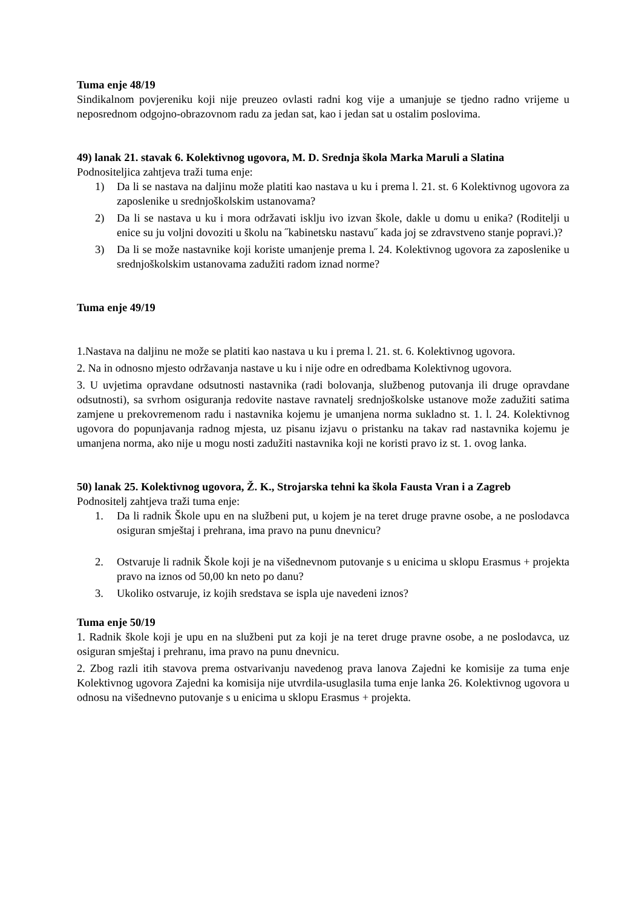Tuma enje 48/19
Sindikalnom povjereniku koji nije preuzeo ovlasti radni kog vije a umanjuje se tjedno radno vrijeme u neposrednom odgojno-obrazovnom radu za jedan sat, kao i jedan sat u ostalim poslovima.
49) lanak 21. stavak 6. Kolektivnog ugovora, M. D. Srednja škola Marka Maruli a Slatina
Podnositeljica zahtjeva traži tuma enje:
1) Da li se nastava na daljinu može platiti kao nastava u ku i prema l. 21. st. 6 Kolektivnog ugovora za zaposlenike u srednjoškolskim ustanovama?
2) Da li se nastava u ku i mora održavati isklju ivo izvan škole, dakle u domu u enika? (Roditelji u enice su ju voljni dovoziti u školu na ˝kabinetsku nastavu˝ kada joj se zdravstveno stanje popravi.)?
3) Da li se može nastavnike koji koriste umanjenje prema l. 24. Kolektivnog ugovora za zaposlenike u srednjoškolskim ustanovama zadužiti radom iznad norme?
Tuma enje 49/19
1.Nastava na daljinu ne može se platiti kao nastava u ku i prema l. 21. st. 6. Kolektivnog ugovora.
2. Na in odnosno mjesto održavanja nastave u ku i nije odre en odredbama Kolektivnog ugovora.
3. U uvjetima opravdane odsutnosti nastavnika (radi bolovanja, službenog putovanja ili druge opravdane odsutnosti), sa svrhom osiguranja redovite nastave ravnatelj srednjoškolske ustanove može zadužiti satima zamjene u prekovremenom radu i nastavnika kojemu je umanjena norma sukladno st. 1. l. 24. Kolektivnog ugovora do popunjavanja radnog mjesta, uz pisanu izjavu o pristanku na takav rad nastavnika kojemu je umanjena norma, ako nije u mogu nosti zadužiti nastavnika koji ne koristi pravo iz st. 1. ovog lanka.
50) lanak 25. Kolektivnog ugovora, Ž. K., Strojarska tehni ka škola Fausta Vran i a Zagreb
Podnositelj zahtjeva traži tuma enje:
1. Da li radnik Škole upu en na službeni put, u kojem je na teret druge pravne osobe, a ne poslodavca osiguran smještaj i prehrana, ima pravo na punu dnevnicu?
2. Ostvaruje li radnik Škole koji je na višednevnom putovanje s u enicima u sklopu Erasmus + projekta pravo na iznos od 50,00 kn neto po danu?
3. Ukoliko ostvaruje, iz kojih sredstava se ispla uje navedeni iznos?
Tuma enje 50/19
1. Radnik škole koji je upu en na službeni put za koji je na teret druge pravne osobe, a ne poslodavca, uz osiguran smještaj i prehranu, ima pravo na punu dnevnicu.
2. Zbog razli itih stavova prema ostvarivanju navedenog prava lanova Zajedni ke komisije za tuma enje Kolektivnog ugovora Zajedni ka komisija nije utvrdila-usuglasila tuma enje lanka 26. Kolektivnog ugovora u odnosu na višednevno putovanje s u enicima u sklopu Erasmus + projekta.